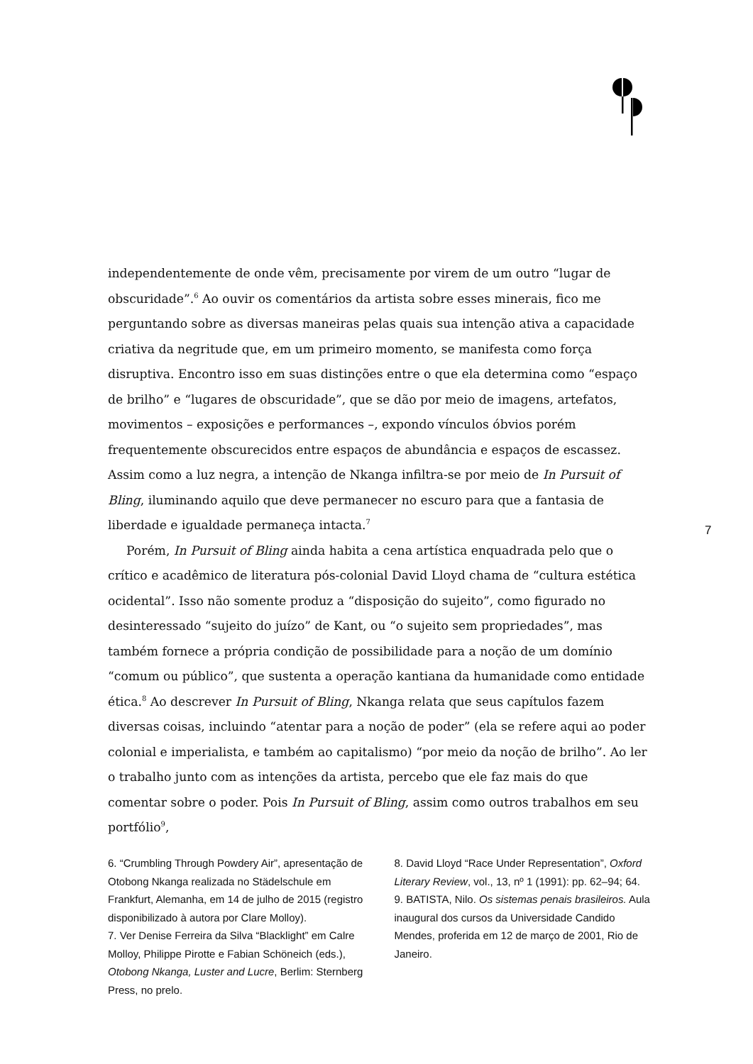independentemente de onde vêm, precisamente por virem de um outro “lugar de obscuridade”.<sup>6</sup> Ao ouvir os comentários da artista sobre esses minerais, fico me perguntando sobre as diversas maneiras pelas quais sua intenção ativa a capacidade criativa da negritude que, em um primeiro momento, se manifesta como força disruptiva. Encontro isso em suas distinções entre o que ela determina como “espaço de brilho” e “lugares de obscuridade”, que se dão por meio de imagens, artefatos, movimentos – exposições e performances –, expondo vínculos óbvios porém frequentemente obscurecidos entre espaços de abundância e espaços de escassez. Assim como a luz negra, a intenção de Nkanga infiltra-se por meio de In Pursuit of Bling, iluminando aquilo que deve permanecer no escuro para que a fantasia de liberdade e igualdade permaneça intacta.<sup>7</sup>
Porém, In Pursuit of Bling ainda habita a cena artística enquadrada pelo que o crítico e acadêmico de literatura pós-colonial David Lloyd chama de “cultura estética ocidental”. Isso não somente produz a “disposição do sujeito”, como figurado no desinteressado “sujeito do juízo” de Kant, ou “o sujeito sem propriedades”, mas também fornece a própria condição de possibilidade para a noção de um domínio “comum ou público”, que sustenta a operação kantiana da humanidade como entidade ética.<sup>8</sup> Ao descrever In Pursuit of Bling, Nkanga relata que seus capítulos fazem diversas coisas, incluindo “atentar para a noção de poder” (ela se refere aqui ao poder colonial e imperialista, e também ao capitalismo) “por meio da noção de brilho”. Ao ler o trabalho junto com as intenções da artista, percebo que ele faz mais do que comentar sobre o poder. Pois In Pursuit of Bling, assim como outros trabalhos em seu portfólio<sup>9</sup>,
7
6. “Crumbling Through Powdery Air”, apresentação de Otobong Nkanga realizada no Städelschule em Frankfurt, Alemanha, em 14 de julho de 2015 (registro disponibilizado à autora por Clare Molloy).
7. Ver Denise Ferreira da Silva “Blacklight” em Calre Molloy, Philippe Pirotte e Fabian Schöneich (eds.), Otobong Nkanga, Luster and Lucre, Berlim: Sternberg Press, no prelo.
8. David Lloyd “Race Under Representation”, Oxford Literary Review, vol., 13, nº 1 (1991): pp. 62–94; 64.
9. BATISTA, Nilo. Os sistemas penais brasileiros. Aula inaugural dos cursos da Universidade Candido Mendes, proferida em 12 de março de 2001, Rio de Janeiro.